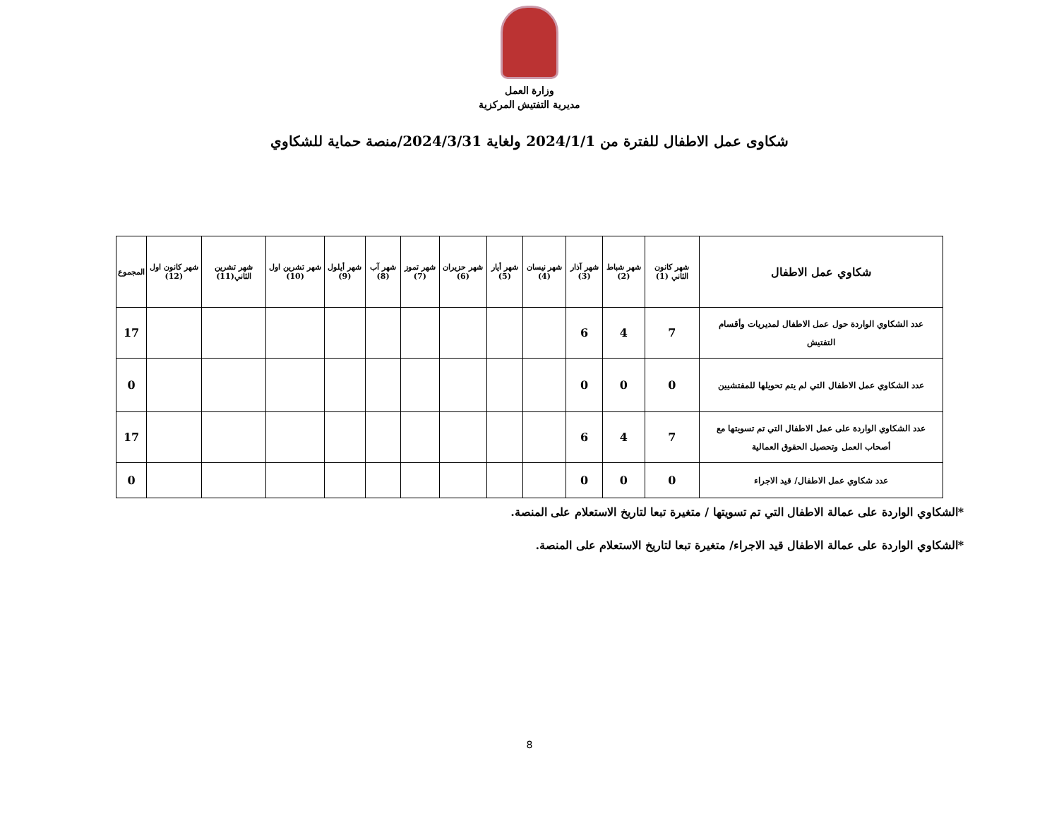وزارة العمل
مديرية التفتيش المركزية
شكاوى عمل الاطفال للفترة من 2024/1/1 ولغاية 2024/3/31/منصة حماية للشكاوي
| شكاوي عمل الاطفال | شهر كانون الثاني (1) | شهر شباط (2) | شهر آذار (3) | شهر نيسان (4) | شهر أيار (5) | شهر حزيران (6) | شهر تموز (7) | شهر آب (8) | شهر أيلول (9) | شهر تشرين اول (10) | شهر تشرين الثاني(11) | شهر كانون اول (12) | المجموع |
| --- | --- | --- | --- | --- | --- | --- | --- | --- | --- | --- | --- | --- | --- |
| عدد الشكاوي الواردة حول عمل الاطفال لمديريات وأقسام التفتيش | 7 | 4 | 6 | | | | | | | | | | 17 |
| عدد الشكاوي عمل الاطفال التي لم يتم تحويلها للمفتشيين | 0 | 0 | 0 | | | | | | | | | | 0 |
| عدد الشكاوي الواردة على عمل الاطفال التي تم تسويتها مع أصحاب العمل وتحصيل الحقوق العمالية | 7 | 4 | 6 | | | | | | | | | | 17 |
| عدد شكاوي عمل الاطفال/ قيد الاجراء | 0 | 0 | 0 | | | | | | | | | | 0 |
*الشكاوي الواردة على عمالة الاطفال التي تم تسويتها / متغيرة تبعا لتاريخ الاستعلام على المنصة.
*الشكاوي الواردة على عمالة الاطفال قيد الاجراء/ متغيرة تبعا لتاريخ الاستعلام على المنصة.
8